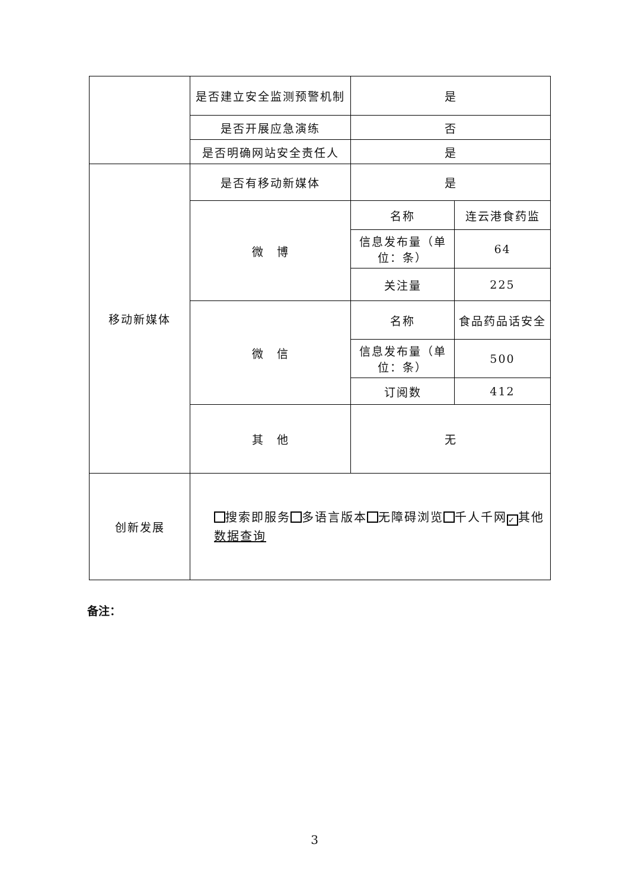| | 是否建立安全监测预警机制 | 是 | |
| | 是否开展应急演练 | 否 | |
| | 是否明确网站安全责任人 | 是 | |
| 移动新媒体 | 是否有移动新媒体 | 是 | |
| | 微 博 | 名称 | 连云港食药监 |
| | | 信息发布量（单位：条） | 64 |
| | | 关注量 | 225 |
| | 微 信 | 名称 | 食品药品话安全 |
| | | 信息发布量（单位：条） | 500 |
| | | 订阅数 | 412 |
| | 其 他 | 无 | |
| 创新发展 | 搜索即服务 多语言版本 无障碍浏览 千人千网 ✓ 其他 数据查询 | | |
备注：
3